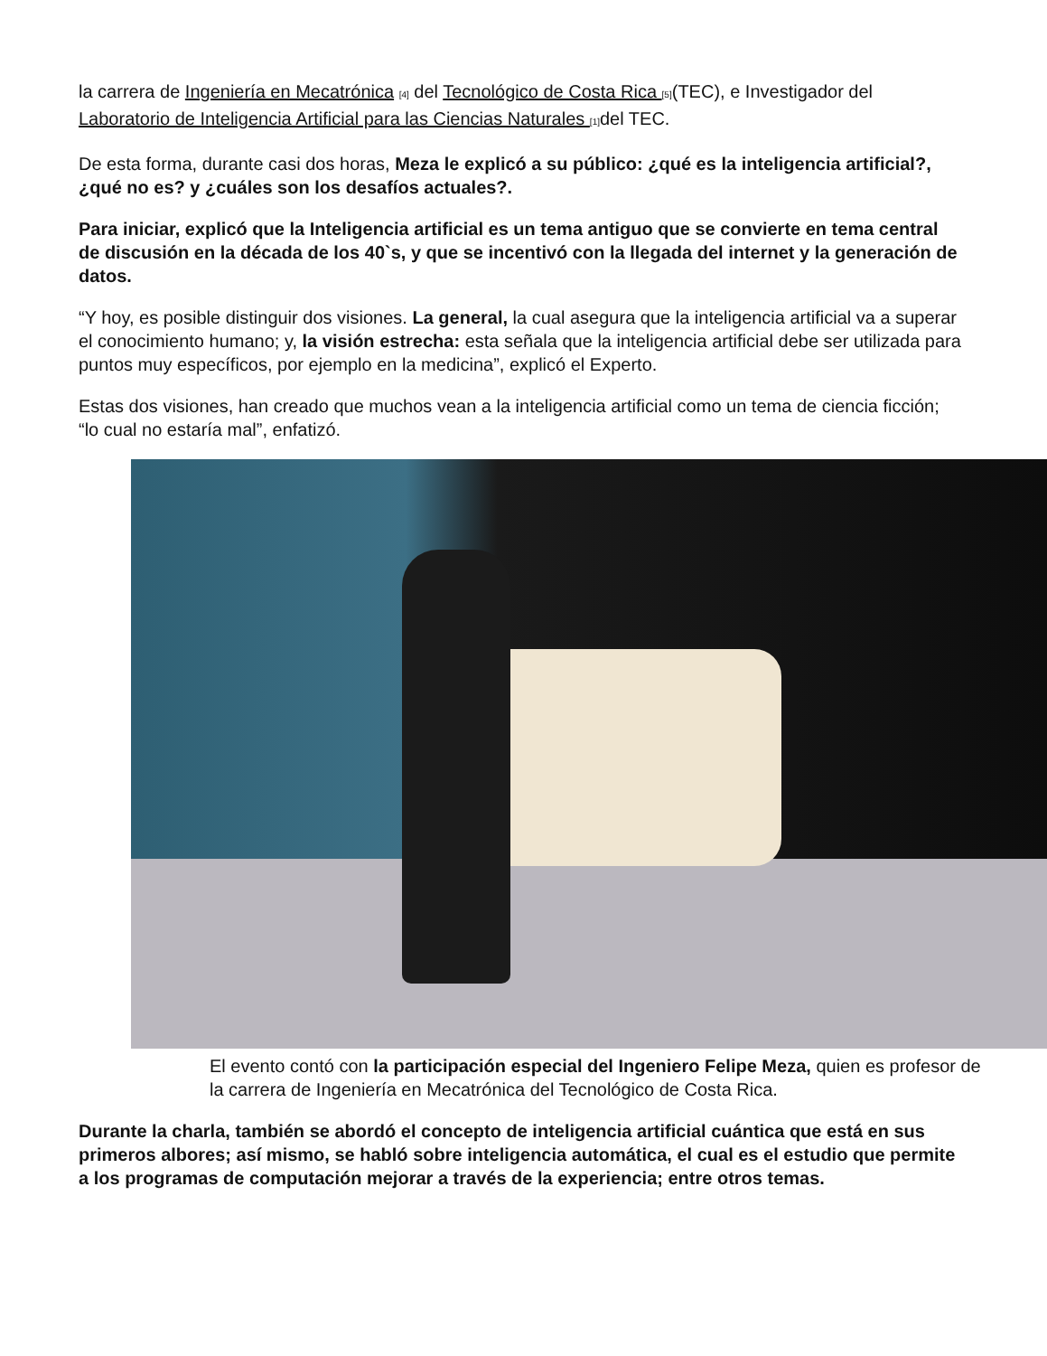la carrera de Ingeniería en Mecatrónica [4] del Tecnológico de Costa Rica [5](TEC), e Investigador del Laboratorio de Inteligencia Artificial para las Ciencias Naturales [1] del TEC.
De esta forma, durante casi dos horas, Meza le explicó a su público: ¿qué es la inteligencia artificial?, ¿qué no es? y ¿cuáles son los desafíos actuales?.
Para iniciar, explicó que la Inteligencia artificial es un tema antiguo que se convierte en tema central de discusión en la década de los 40`s, y que se incentivó con la llegada del internet y la generación de datos.
“Y hoy, es posible distinguir dos visiones. La general, la cual asegura que la inteligencia artificial va a superar el conocimiento humano; y, la visión estrecha: esta señala que la inteligencia artificial debe ser utilizada para puntos muy específicos, por ejemplo en la medicina”, explicó el Experto.
Estas dos visiones, han creado que muchos vean a la inteligencia artificial como un tema de ciencia ficción; “lo cual no estaría mal”, enfatizó.
El evento contó con la participación especial del Ingeniero Felipe Meza, quien es profesor de la carrera de Ingeniería en Mecatrónica del Tecnológico de Costa Rica.
Durante la charla, también se abordó el concepto de inteligencia artificial cuántica que está en sus primeros albores; así mismo, se habló sobre inteligencia automática, el cual es el estudio que permite a los programas de computación mejorar a través de la experiencia; entre otros temas.